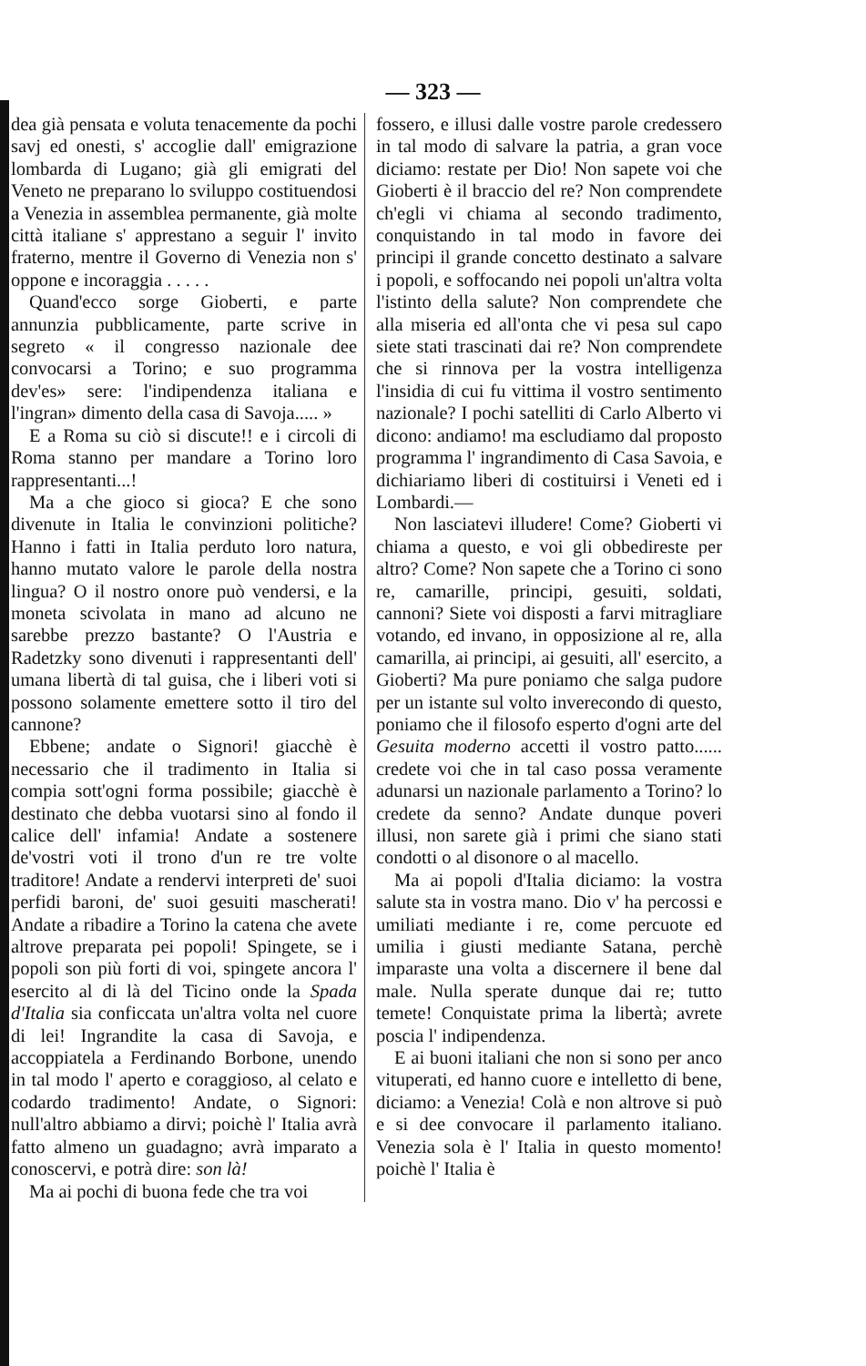— 323 —
dea già pensata e voluta tenacemente da pochi savj ed onesti, s' accoglie dall' emigrazione lombarda di Lugano; già gli emigrati del Veneto ne preparano lo sviluppo costituendosi a Venezia in assemblea permanente, già molte città italiane s' apprestano a seguir l' invito fraterno, mentre il Governo di Venezia non s' oppone e incoraggia . . . . .
Quand'ecco sorge Gioberti, e parte annunzia pubblicamente, parte scrive in segreto « il congresso nazionale dee convocarsi a Torino; e suo programma dev'es» sere: l'indipendenza italiana e l'ingran» dimento della casa di Savoja..... »
E a Roma su ciò si discute!! e i circoli di Roma stanno per mandare a Torino loro rappresentanti...!
Ma a che gioco si gioca? E che sono divenute in Italia le convinzioni politiche? Hanno i fatti in Italia perduto loro natura, hanno mutato valore le parole della nostra lingua? O il nostro onore può vendersi, e la moneta scivolata in mano ad alcuno ne sarebbe prezzo bastante? O l'Austria e Radetzky sono divenuti i rappresentanti dell' umana libertà di tal guisa, che i liberi voti si possono solamente emettere sotto il tiro del cannone?
Ebbene; andate o Signori! giacchè è necessario che il tradimento in Italia si compia sott'ogni forma possibile; giacchè è destinato che debba vuotarsi sino al fondo il calice dell' infamia! Andate a sostenere de'vostri voti il trono d'un re tre volte traditore! Andate a rendervi interpreti de' suoi perfidi baroni, de' suoi gesuiti mascherati! Andate a ribadire a Torino la catena che avete altrove preparata pei popoli! Spingete, se i popoli son più forti di voi, spingete ancora l' esercito al di là del Ticino onde la Spada d'Italia sia conficcata un'altra volta nel cuore di lei! Ingrandite la casa di Savoja, e accoppiatela a Ferdinando Borbone, unendo in tal modo l' aperto e coraggioso, al celato e codardo tradimento! Andate, o Signori: null'altro abbiamo a dirvi; poichè l' Italia avrà fatto almeno un guadagno; avrà imparato a conoscervi, e potrà dire: son là!
Ma ai pochi di buona fede che tra voi
fossero, e illusi dalle vostre parole credessero in tal modo di salvare la patria, a gran voce diciamo: restate per Dio! Non sapete voi che Gioberti è il braccio del re? Non comprendete ch'egli vi chiama al secondo tradimento, conquistando in tal modo in favore dei principi il grande concetto destinato a salvare i popoli, e soffocando nei popoli un'altra volta l'istinto della salute? Non comprendete che alla miseria ed all'onta che vi pesa sul capo siete stati trascinati dai re? Non comprendete che si rinnova per la vostra intelligenza l'insidia di cui fu vittima il vostro sentimento nazionale? I pochi satelliti di Carlo Alberto vi dicono: andiamo! ma escludiamo dal proposto programma l' ingrandimento di Casa Savoia, e dichiariamo liberi di costituirsi i Veneti ed i Lombardi.—
Non lasciatevi illudere! Come? Gioberti vi chiama a questo, e voi gli obbedireste per altro? Come? Non sapete che a Torino ci sono re, camarille, principi, gesuiti, soldati, cannoni? Siete voi disposti a farvi mitragliare votando, ed invano, in opposizione al re, alla camarilla, ai principi, ai gesuiti, all' esercito, a Gioberti? Ma pure poniamo che salga pudore per un istante sul volto inverecondo di questo, poniamo che il filosofo esperto d'ogni arte del Gesuita moderno accetti il vostro patto...... credete voi che in tal caso possa veramente adunarsi un nazionale parlamento a Torino? lo credete da senno? Andate dunque poveri illusi, non sarete già i primi che siano stati condotti o al disonore o al macello.
Ma ai popoli d'Italia diciamo: la vostra salute sta in vostra mano. Dio v' ha percossi e umiliati mediante i re, come percuote ed umilia i giusti mediante Satana, perchè imparaste una volta a discernere il bene dal male. Nulla sperate dunque dai re; tutto temete! Conquistate prima la libertà; avrete poscia l' indipendenza.
E ai buoni italiani che non si sono per anco vituperati, ed hanno cuore e intelletto di bene, diciamo: a Venezia! Colà e non altrove si può e si dee convocare il parlamento italiano. Venezia sola è l' Italia in questo momento! poichè l' Italia è